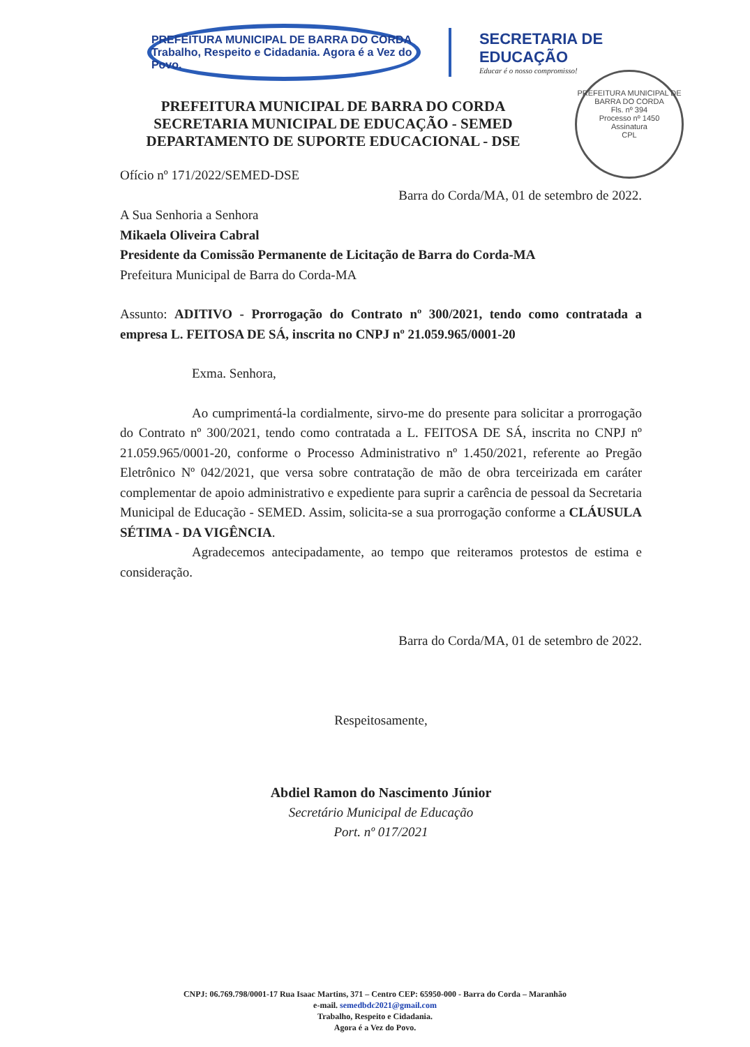PREFEITURA MUNICIPAL DE BARRA DO CORDA
Trabalho, Respeito e Cidadania. Agora é a Vez do Povo.
SECRETARIA DE
EDUCAÇÃO
Educar é o nosso compromisso!
PREFEITURA MUNICIPAL DE BARRA DO CORDA
Fls. nº 394
Processo nº 1450
Assinatura
CPL
PREFEITURA MUNICIPAL DE BARRA DO CORDA
SECRETARIA MUNICIPAL DE EDUCAÇÃO - SEMED
DEPARTAMENTO DE SUPORTE EDUCACIONAL - DSE
Ofício nº 171/2022/SEMED-DSE
Barra do Corda/MA, 01 de setembro de 2022.
A Sua Senhoria a Senhora
Mikaela Oliveira Cabral
Presidente da Comissão Permanente de Licitação de Barra do Corda-MA
Prefeitura Municipal de Barra do Corda-MA
Assunto: ADITIVO - Prorrogação do Contrato nº 300/2021, tendo como contratada a empresa L. FEITOSA DE SÁ, inscrita no CNPJ nº 21.059.965/0001-20
Exma. Senhora,
Ao cumprimentá-la cordialmente, sirvo-me do presente para solicitar a prorrogação do Contrato nº 300/2021, tendo como contratada a L. FEITOSA DE SÁ, inscrita no CNPJ nº 21.059.965/0001-20, conforme o Processo Administrativo nº 1.450/2021, referente ao Pregão Eletrônico Nº 042/2021, que versa sobre contratação de mão de obra terceirizada em caráter complementar de apoio administrativo e expediente para suprir a carência de pessoal da Secretaria Municipal de Educação - SEMED. Assim, solicita-se a sua prorrogação conforme a CLÁUSULA SÉTIMA - DA VIGÊNCIA.
Agradecemos antecipadamente, ao tempo que reiteramos protestos de estima e consideração.
Barra do Corda/MA, 01 de setembro de 2022.
Respeitosamente,
Abdiel Ramon do Nascimento Júnior
Secretário Municipal de Educação
Port. nº 017/2021
CNPJ: 06.769.798/0001-17 Rua Isaac Martins, 371 – Centro CEP: 65950-000 - Barra do Corda – Maranhão
e-mail. semedbdc2021@gmail.com
Trabalho, Respeito e Cidadania.
Agora é a Vez do Povo.